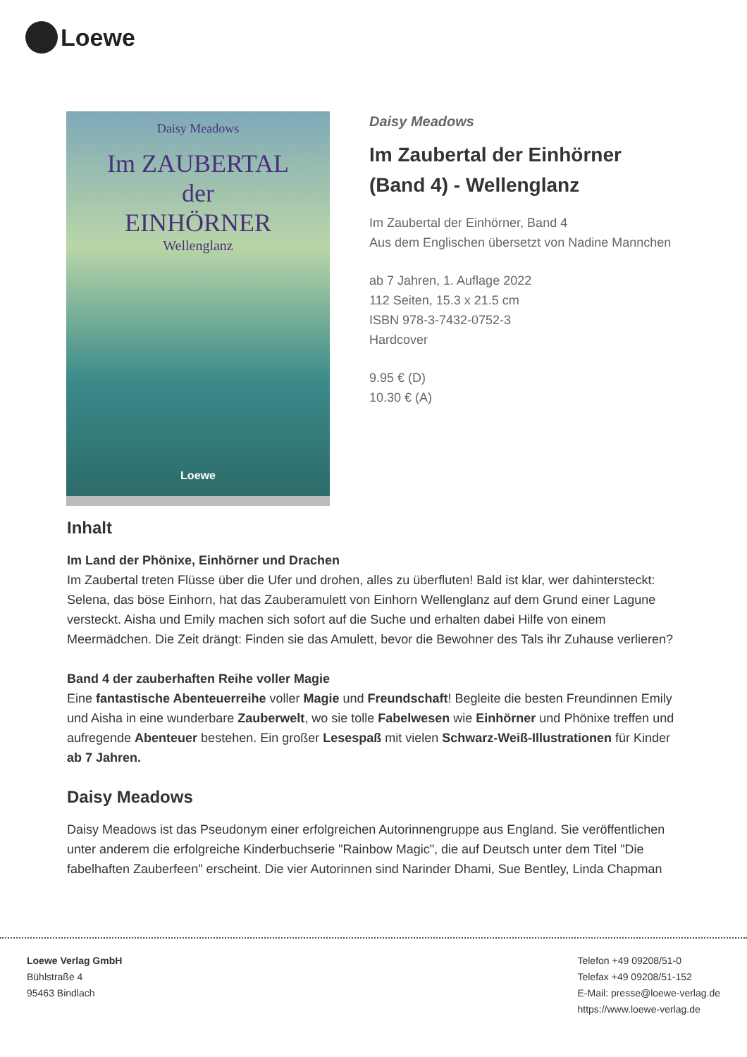Loewe
Daisy Meadows
Im ZAUBERTAL
der
EINHÖRNER
Wellenglanz
Loewe
Daisy Meadows
Im Zaubertal der Einhörner
(Band 4) - Wellenglanz
Im Zaubertal der Einhörner, Band 4
Aus dem Englischen übersetzt von Nadine Mannchen
ab 7 Jahren, 1. Auflage 2022
112 Seiten, 15.3 x 21.5 cm
ISBN 978-3-7432-0752-3
Hardcover
9.95 € (D)
10.30 € (A)
Inhalt
Im Land der Phönixe, Einhörner und Drachen
Im Zaubertal treten Flüsse über die Ufer und drohen, alles zu überfluten! Bald ist klar, wer dahintersteckt: Selena, das böse Einhorn, hat das Zauberamulett von Einhorn Wellenglanz auf dem Grund einer Lagune versteckt. Aisha und Emily machen sich sofort auf die Suche und erhalten dabei Hilfe von einem Meermädchen. Die Zeit drängt: Finden sie das Amulett, bevor die Bewohner des Tals ihr Zuhause verlieren?
Band 4 der zauberhaften Reihe voller Magie
Eine fantastische Abenteuerreihe voller Magie und Freundschaft! Begleite die besten Freundinnen Emily und Aisha in eine wunderbare Zauberwelt, wo sie tolle Fabelwesen wie Einhörner und Phönixe treffen und aufregende Abenteuer bestehen. Ein großer Lesespaß mit vielen Schwarz-Weiß-Illustrationen für Kinder ab 7 Jahren.
Daisy Meadows
Daisy Meadows ist das Pseudonym einer erfolgreichen Autorinnengruppe aus England. Sie veröffentlichen unter anderem die erfolgreiche Kinderbuchserie "Rainbow Magic", die auf Deutsch unter dem Titel "Die fabelhaften Zauberfeen" erscheint. Die vier Autorinnen sind Narinder Dhami, Sue Bentley, Linda Chapman
Loewe Verlag GmbH
Bühlstraße 4
95463 Bindlach
Telefon +49 09208/51-0
Telefax +49 09208/51-152
E-Mail: presse@loewe-verlag.de
https://www.loewe-verlag.de